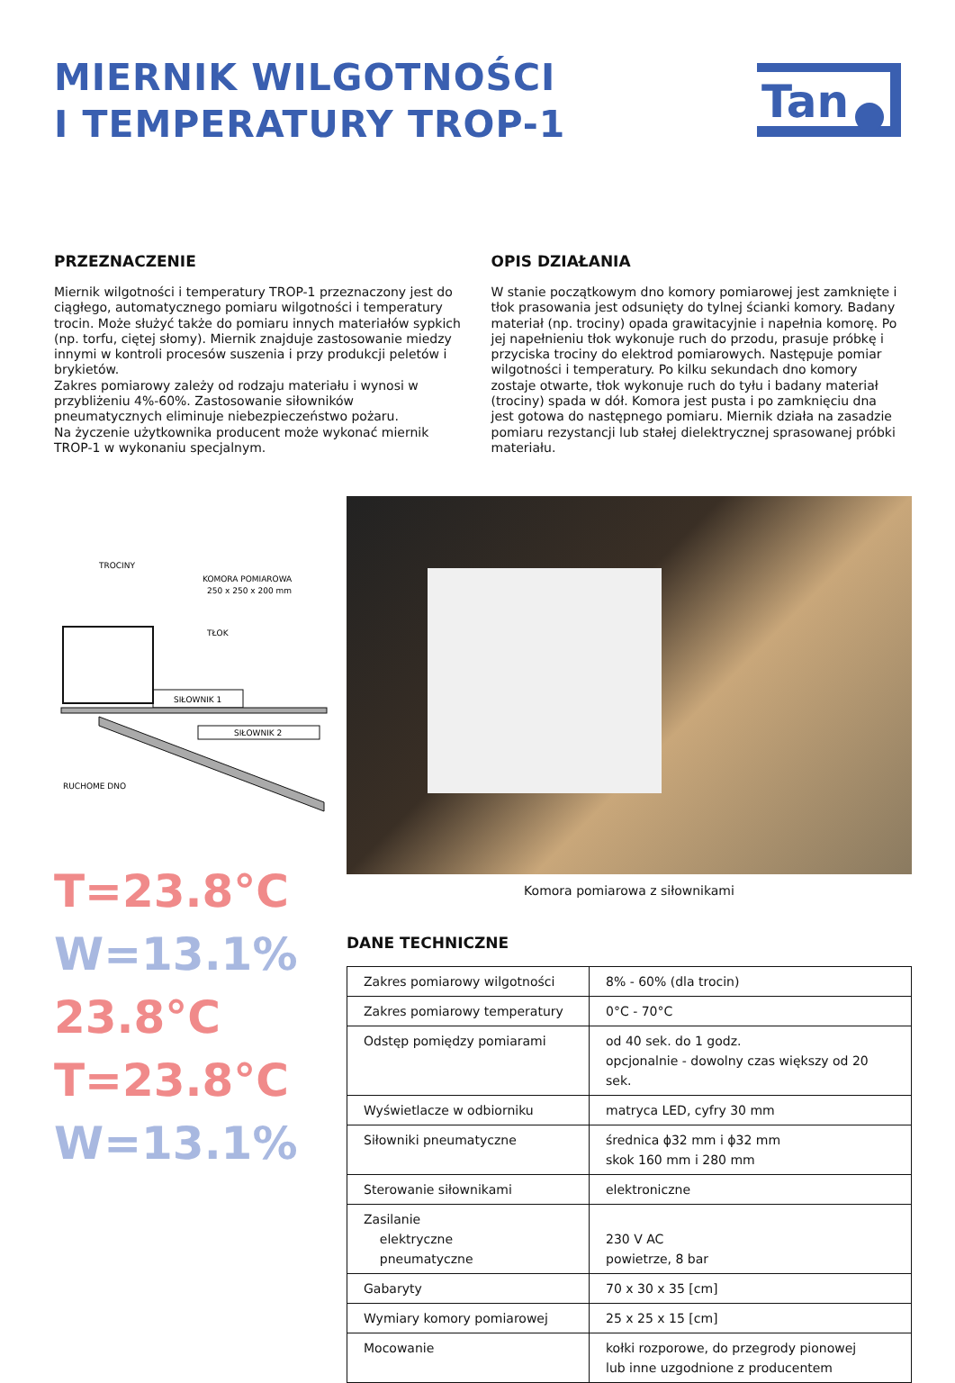MIERNIK WILGOTNOŚCI
I TEMPERATURY TROP-1
Tan
PRZEZNACZENIE
Miernik wilgotności i temperatury TROP-1 przeznaczony jest do ciągłego, automatycznego pomiaru wilgotności i temperatury trocin. Może służyć także do pomiaru innych materiałów sypkich (np. torfu, ciętej słomy). Miernik znajduje zastosowanie miedzy innymi w kontroli procesów suszenia i przy produkcji peletów i brykietów.
Zakres pomiarowy zależy od rodzaju materiału i wynosi w przybliżeniu 4%-60%. Zastosowanie siłowników pneumatycznych eliminuje niebezpieczeństwo pożaru.
Na życzenie użytkownika producent może wykonać miernik TROP-1 w wykonaniu specjalnym.
OPIS DZIAŁANIA
W stanie początkowym dno komory pomiarowej jest zamknięte i tłok prasowania jest odsunięty do tylnej ścianki komory. Badany materiał (np. trociny) opada grawitacyjnie i napełnia komorę. Po jej napełnieniu tłok wykonuje ruch do przodu, prasuje próbkę i przyciska trociny do elektrod pomiarowych. Następuje pomiar wilgotności i temperatury. Po kilku sekundach dno komory zostaje otwarte, tłok wykonuje ruch do tyłu i badany materiał (trociny) spada w dół. Komora jest pusta i po zamknięciu dna jest gotowa do następnego pomiaru. Miernik działa na zasadzie pomiaru rezystancji lub stałej dielektrycznej sprasowanej próbki materiału.
TROCINY
KOMORA POMIAROWA
250 x 250 x 200 mm
TŁOK
SIŁOWNIK 1
SIŁOWNIK 2
RUCHOME DNO
T=23.8°C
W=13.1%
23.8°C
T=23.8°C
W=13.1%
Komora pomiarowa z siłownikami
DANE TECHNICZNE
| Zakres pomiarowy wilgotności | 8% - 60% (dla trocin) |
| Zakres pomiarowy temperatury | 0°C - 70°C |
| Odstęp pomiędzy pomiarami | od 40 sek. do 1 godz. opcjonalnie - dowolny czas większy od 20 sek. |
| Wyświetlacze w odbiorniku | matryca LED, cyfry 30 mm |
| Siłowniki pneumatyczne | średnica ϕ32 mm i ϕ32 mm skok 160 mm i 280 mm |
| Sterowanie siłownikami | elektroniczne |
| Zasilanie elektryczne pneumatyczne | 230 V AC powietrze, 8 bar |
| Gabaryty | 70 x 30 x 35 [cm] |
| Wymiary komory pomiarowej | 25 x 25 x 15 [cm] |
| Mocowanie | kołki rozporowe, do przegrody pionowej lub inne uzgodnione z producentem |